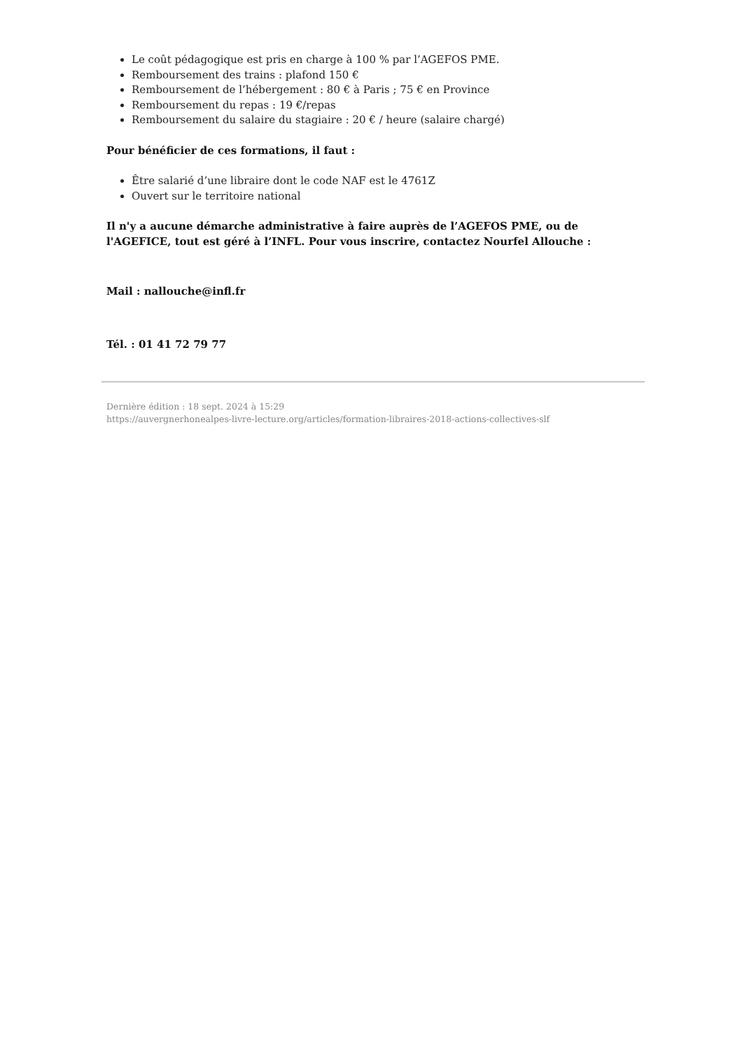Le coût pédagogique est pris en charge à 100 % par l’AGEFOS PME.
Remboursement des trains : plafond 150 €
Remboursement de l’hébergement : 80 € à Paris ; 75 € en Province
Remboursement du repas : 19 €/repas
Remboursement du salaire du stagiaire : 20 € / heure (salaire chargé)
Pour bénéficier de ces formations, il faut :
Être salarié d’une libraire dont le code NAF est le 4761Z
Ouvert sur le territoire national
Il n'y a aucune démarche administrative à faire auprès de l’AGEFOS PME, ou de l'AGEFICE, tout est géré à l’INFL. Pour vous inscrire, contactez Nourfel Allouche :
Mail : nallouche@infl.fr
Tél. : 01 41 72 79 77
Dernière édition : 18 sept. 2024 à 15:29
https://auvergnerhonealpes-livre-lecture.org/articles/formation-libraires-2018-actions-collectives-slf